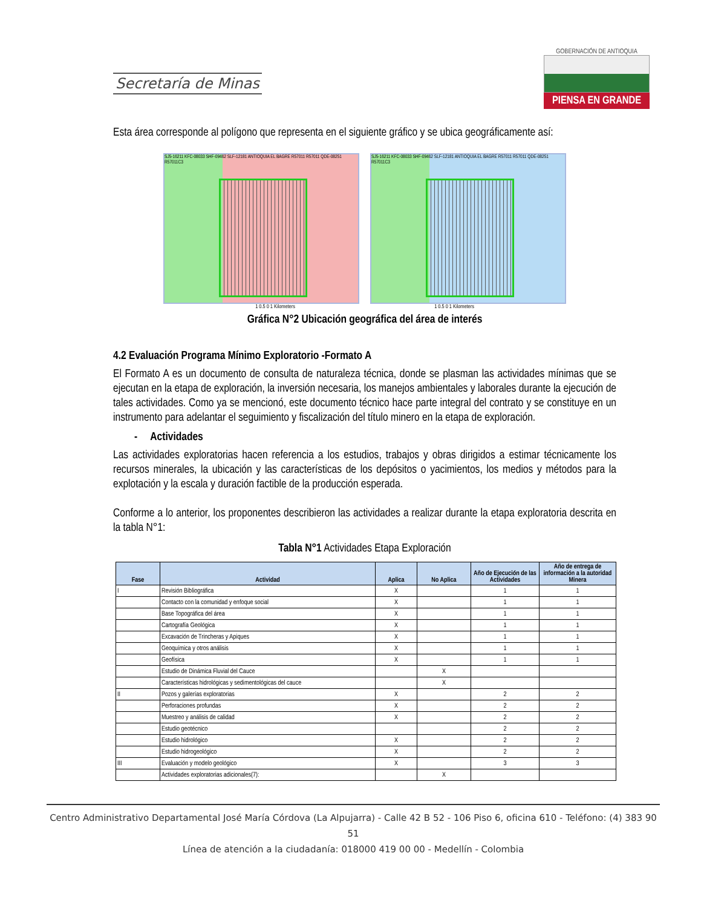Secretaría de Minas
GOBERNACIÓN DE ANTIOQUIA
PIENSA EN GRANDE
Esta área corresponde al polígono que representa en el siguiente gráfico y se ubica geográficamente así:
SJ5-16211 KFC-08033 SHF-09462 SLF-12181 ANTIOQUIA EL BAGRE R57011 R57011 QDE-08251 R57011C3
SJ5-16211 KFC-08033 SHF-09462 SLF-12181 ANTIOQUIA EL BAGRE R57011 R57011 QDE-08251 R57011C3
1 0.5 0 1 Kilometers 1 0.5 0 1 Kilometers
Gráfica N°2 Ubicación geográfica del área de interés
4.2 Evaluación Programa Mínimo Exploratorio -Formato A
El Formato A es un documento de consulta de naturaleza técnica, donde se plasman las actividades mínimas que se ejecutan en la etapa de exploración, la inversión necesaria, los manejos ambientales y laborales durante la ejecución de tales actividades. Como ya se mencionó, este documento técnico hace parte integral del contrato y se constituye en un instrumento para adelantar el seguimiento y fiscalización del título minero en la etapa de exploración.
- Actividades
Las actividades exploratorias hacen referencia a los estudios, trabajos y obras dirigidos a estimar técnicamente los recursos minerales, la ubicación y las características de los depósitos o yacimientos, los medios y métodos para la explotación y la escala y duración factible de la producción esperada.
Conforme a lo anterior, los proponentes describieron las actividades a realizar durante la etapa exploratoria descrita en la tabla N°1:
Tabla N°1 Actividades Etapa Exploración
| Fase | Actividad | Aplica | No Aplica | Año de Ejecución de las Actividades | Año de entrega de información a la autoridad Minera |
| --- | --- | --- | --- | --- | --- |
| I | Revisión Bibliográfica | X | | 1 | 1 |
| | Contacto con la comunidad y enfoque social | X | | 1 | 1 |
| | Base Topográfica del área | X | | 1 | 1 |
| | Cartografía Geológica | X | | 1 | 1 |
| | Excavación de Trincheras y Apiques | X | | 1 | 1 |
| | Geoquímica y otros análisis | X | | 1 | 1 |
| | Geofísica | X | | 1 | 1 |
| | Estudio de Dinámica Fluvial del Cauce | | X | | |
| | Características hidrológicas y sedimentológicas del cauce | | X | | |
| II | Pozos y galerías exploratorias | X | | 2 | 2 |
| | Perforaciones profundas | X | | 2 | 2 |
| | Muestreo y análisis de calidad | X | | 2 | 2 |
| | Estudio geotécnico | | | 2 | 2 |
| | Estudio hidrológico | X | | 2 | 2 |
| | Estudio hidrogeológico | X | | 2 | 2 |
| III | Evaluación y modelo geológico | X | | 3 | 3 |
| | Actividades exploratorias adicionales(7): | | X | | |
Centro Administrativo Departamental José María Córdova (La Alpujarra) - Calle 42 B 52 - 106 Piso 6, oficina 610 - Teléfono: (4) 383 90 51
Línea de atención a la ciudadanía: 018000 419 00 00 - Medellín - Colombia